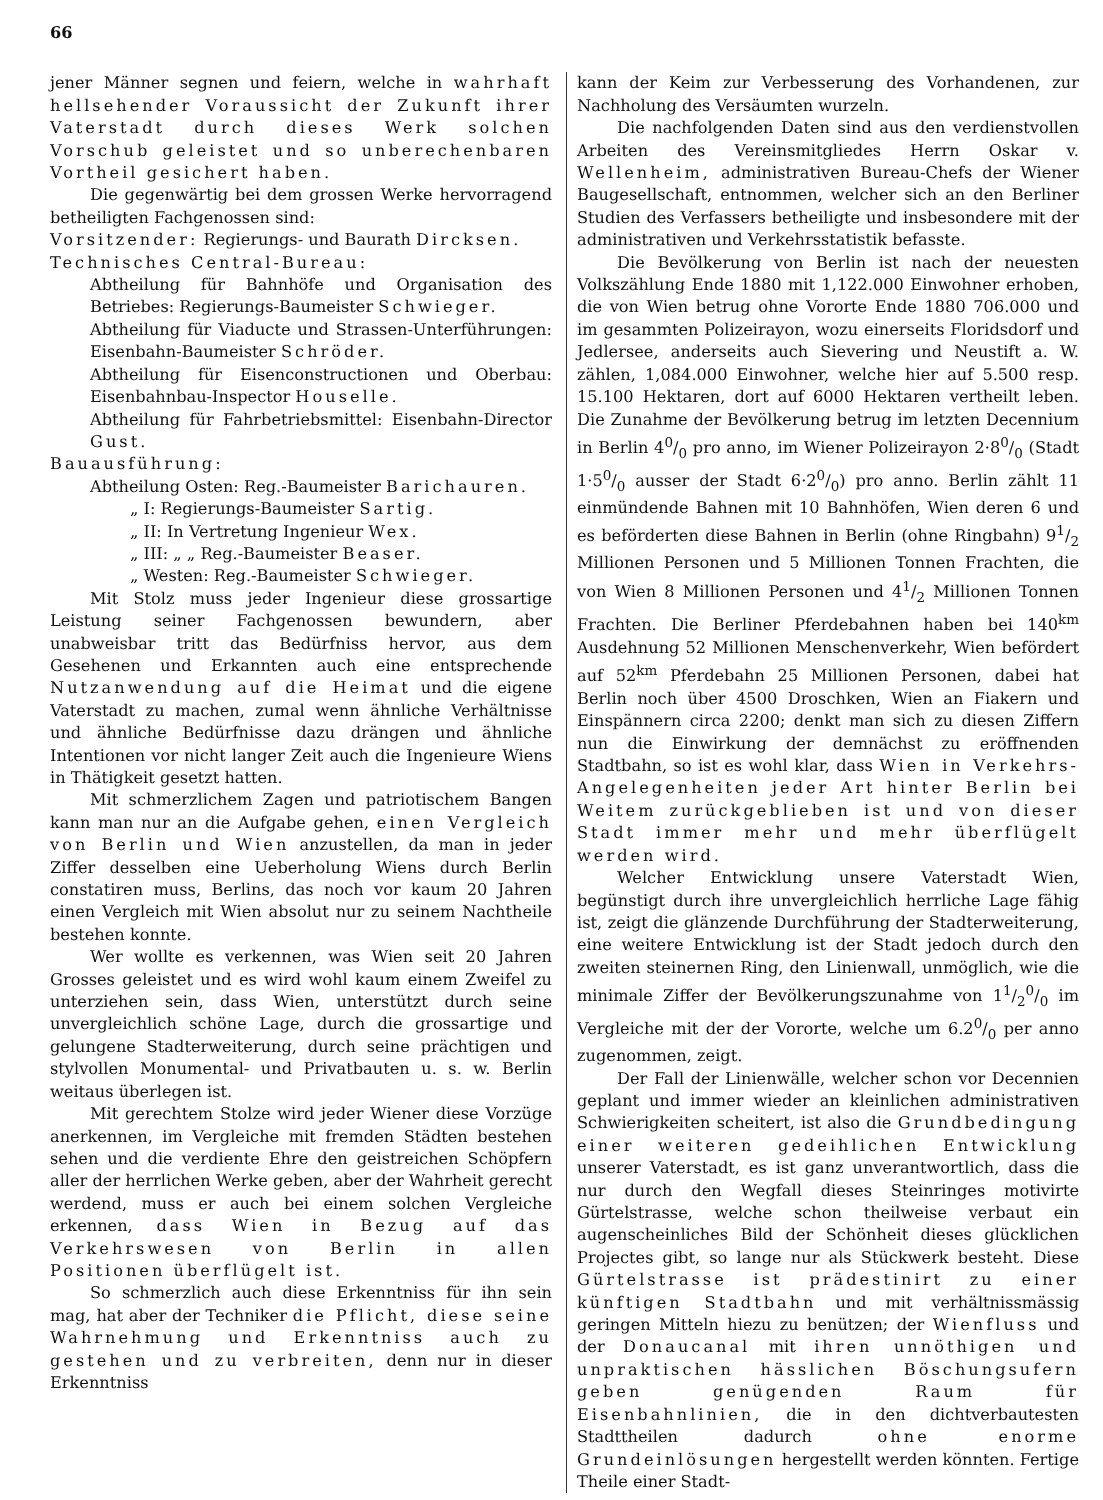66
jener Männer segnen und feiern, welche in wahrhaft hellsehender Voraussicht der Zukunft ihrer Vaterstadt durch dieses Werk solchen Vorschub geleistet und so unberechenbaren Vortheil gesichert haben.
Die gegenwärtig bei dem grossen Werke hervorragend betheiligten Fachgenossen sind:
Vorsitzender: Regierungs- und Baurath Dircksen.
Technisches Central-Bureau:
Abtheilung für Bahnhöfe und Organisation des Betriebes: Regierungs-Baumeister Schwieger.
Abtheilung für Viaducte und Strassen-Unterführungen: Eisenbahn-Baumeister Schröder.
Abtheilung für Eisenconstructionen und Oberbau: Eisenbahnbau-Inspector Houselle.
Abtheilung für Fahrbetriebsmittel: Eisenbahn-Director Gust.
Bauausführung:
Abtheilung Osten: Reg.-Baumeister Barichauren.
„ I: Regierungs-Baumeister Sartig.
„ II: In Vertretung Ingenieur Wex.
„ III: „ „ Reg.-Baumeister Beaser.
„ Westen: Reg.-Baumeister Schwieger.
Mit Stolz muss jeder Ingenieur diese grossartige Leistung seiner Fachgenossen bewundern, aber unabweisbar tritt das Bedürfniss hervor, aus dem Gesehenen und Erkannten auch eine entsprechende Nutzanwendung auf die Heimat und die eigene Vaterstadt zu machen, zumal wenn ähnliche Verhältnisse und ähnliche Bedürfnisse dazu drängen und ähnliche Intentionen vor nicht langer Zeit auch die Ingenieure Wiens in Thätigkeit gesetzt hatten.
Mit schmerzlichem Zagen und patriotischem Bangen kann man nur an die Aufgabe gehen, einen Vergleich von Berlin und Wien anzustellen, da man in jeder Ziffer desselben eine Ueberholung Wiens durch Berlin constatiren muss, Berlins, das noch vor kaum 20 Jahren einen Vergleich mit Wien absolut nur zu seinem Nachtheile bestehen konnte.
Wer wollte es verkennen, was Wien seit 20 Jahren Grosses geleistet und es wird wohl kaum einem Zweifel zu unterziehen sein, dass Wien, unterstützt durch seine unvergleichlich schöne Lage, durch die grossartige und gelungene Stadterweiterung, durch seine prächtigen und stylvollen Monumental- und Privatbauten u. s. w. Berlin weitaus überlegen ist.
Mit gerechtem Stolze wird jeder Wiener diese Vorzüge anerkennen, im Vergleiche mit fremden Städten bestehen sehen und die verdiente Ehre den geistreichen Schöpfern aller der herrlichen Werke geben, aber der Wahrheit gerecht werdend, muss er auch bei einem solchen Vergleiche erkennen, dass Wien in Bezug auf das Verkehrswesen von Berlin in allen Positionen überflügelt ist.
So schmerzlich auch diese Erkenntniss für ihn sein mag, hat aber der Techniker die Pflicht, diese seine Wahrnehmung und Erkenntniss auch zu gestehen und zu verbreiten, denn nur in dieser Erkenntniss
kann der Keim zur Verbesserung des Vorhandenen, zur Nachholung des Versäumten wurzeln.
Die nachfolgenden Daten sind aus den verdienstvollen Arbeiten des Vereinsmitgliedes Herrn Oskar v. Wellenheim, administrativen Bureau-Chefs der Wiener Baugesellschaft, entnommen, welcher sich an den Berliner Studien des Verfassers betheiligte und insbesondere mit der administrativen und Verkehrsstatistik befasste.
Die Bevölkerung von Berlin ist nach der neuesten Volkszählung Ende 1880 mit 1,122.000 Einwohner erhoben, die von Wien betrug ohne Vororte Ende 1880 706.000 und im gesammten Polizeirayon, wozu einerseits Floridsdorf und Jedlersee, anderseits auch Sievering und Neustift a. W. zählen, 1,084.000 Einwohner, welche hier auf 5.500 resp. 15.100 Hektaren, dort auf 6000 Hektaren vertheilt leben. Die Zunahme der Bevölkerung betrug im letzten Decennium in Berlin 40/0 pro anno, im Wiener Polizeirayon 2·80/0 (Stadt 1·50/0 ausser der Stadt 6·20/0) pro anno. Berlin zählt 11 einmündende Bahnen mit 10 Bahnhöfen, Wien deren 6 und es beförderten diese Bahnen in Berlin (ohne Ringbahn) 91/2 Millionen Personen und 5 Millionen Tonnen Frachten, die von Wien 8 Millionen Personen und 41/2 Millionen Tonnen Frachten. Die Berliner Pferdebahnen haben bei 140<sup>km</sup> Ausdehnung 52 Millionen Menschenverkehr, Wien befördert auf 52<sup>km</sup> Pferdebahn 25 Millionen Personen, dabei hat Berlin noch über 4500 Droschken, Wien an Fiakern und Einspännern circa 2200; denkt man sich zu diesen Ziffern nun die Einwirkung der demnächst zu eröffnenden Stadtbahn, so ist es wohl klar, dass Wien in Verkehrs-Angelegenheiten jeder Art hinter Berlin bei Weitem zurückgeblieben ist und von dieser Stadt immer mehr und mehr überflügelt werden wird.
Welcher Entwicklung unsere Vaterstadt Wien, begünstigt durch ihre unvergleichlich herrliche Lage fähig ist, zeigt die glänzende Durchführung der Stadterweiterung, eine weitere Entwicklung ist der Stadt jedoch durch den zweiten steinernen Ring, den Linienwall, unmöglich, wie die minimale Ziffer der Bevölkerungszunahme von 11/20/0 im Vergleiche mit der der Vororte, welche um 6.20/0 per anno zugenommen, zeigt.
Der Fall der Linienwälle, welcher schon vor Decennien geplant und immer wieder an kleinlichen administrativen Schwierigkeiten scheitert, ist also die Grundbedingung einer weiteren gedeihlichen Entwicklung unserer Vaterstadt, es ist ganz unverantwortlich, dass die nur durch den Wegfall dieses Steinringes motivirte Gürtelstrasse, welche schon theilweise verbaut ein augenscheinliches Bild der Schönheit dieses glücklichen Projectes gibt, so lange nur als Stückwerk besteht. Diese Gürtelstrasse ist prädestinirt zu einer künftigen Stadtbahn und mit verhältnissmässig geringen Mitteln hiezu zu benützen; der Wienfluss und der Donaucanal mit ihren unnöthigen und unpraktischen hässlichen Böschungsufern geben genügenden Raum für Eisenbahnlinien, die in den dichtverbautesten Stadttheilen dadurch ohne enorme Grundeinlösungen hergestellt werden könnten. Fertige Theile einer Stadt-